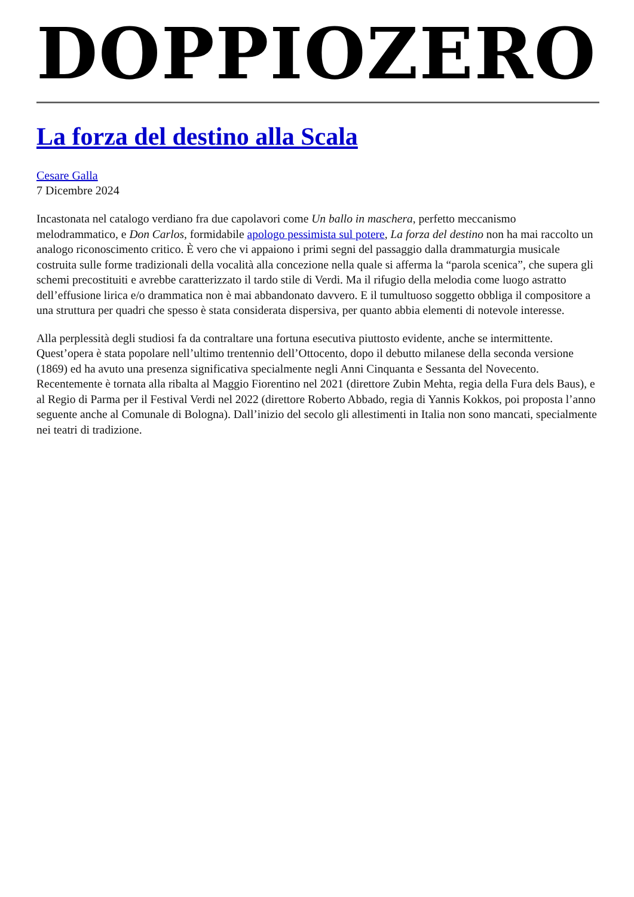DOPPIOZERO
La forza del destino alla Scala
Cesare Galla
7 Dicembre 2024
Incastonata nel catalogo verdiano fra due capolavori come Un ballo in maschera, perfetto meccanismo melodrammatico, e Don Carlos, formidabile apologo pessimista sul potere, La forza del destino non ha mai raccolto un analogo riconoscimento critico. È vero che vi appaiono i primi segni del passaggio dalla drammaturgia musicale costruita sulle forme tradizionali della vocalità alla concezione nella quale si afferma la “parola scenica”, che supera gli schemi precostituiti e avrebbe caratterizzato il tardo stile di Verdi. Ma il rifugio della melodia come luogo astratto dell’effusione lirica e/o drammatica non è mai abbandonato davvero. E il tumultuoso soggetto obbliga il compositore a una struttura per quadri che spesso è stata considerata dispersiva, per quanto abbia elementi di notevole interesse.
Alla perplessità degli studiosi fa da contraltare una fortuna esecutiva piuttosto evidente, anche se intermittente. Quest’opera è stata popolare nell’ultimo trentennio dell’Ottocento, dopo il debutto milanese della seconda versione (1869) ed ha avuto una presenza significativa specialmente negli Anni Cinquanta e Sessanta del Novecento. Recentemente è tornata alla ribalta al Maggio Fiorentino nel 2021 (direttore Zubin Mehta, regia della Fura dels Baus), e al Regio di Parma per il Festival Verdi nel 2022 (direttore Roberto Abbado, regia di Yannis Kokkos, poi proposta l’anno seguente anche al Comunale di Bologna). Dall’inizio del secolo gli allestimenti in Italia non sono mancati, specialmente nei teatri di tradizione.